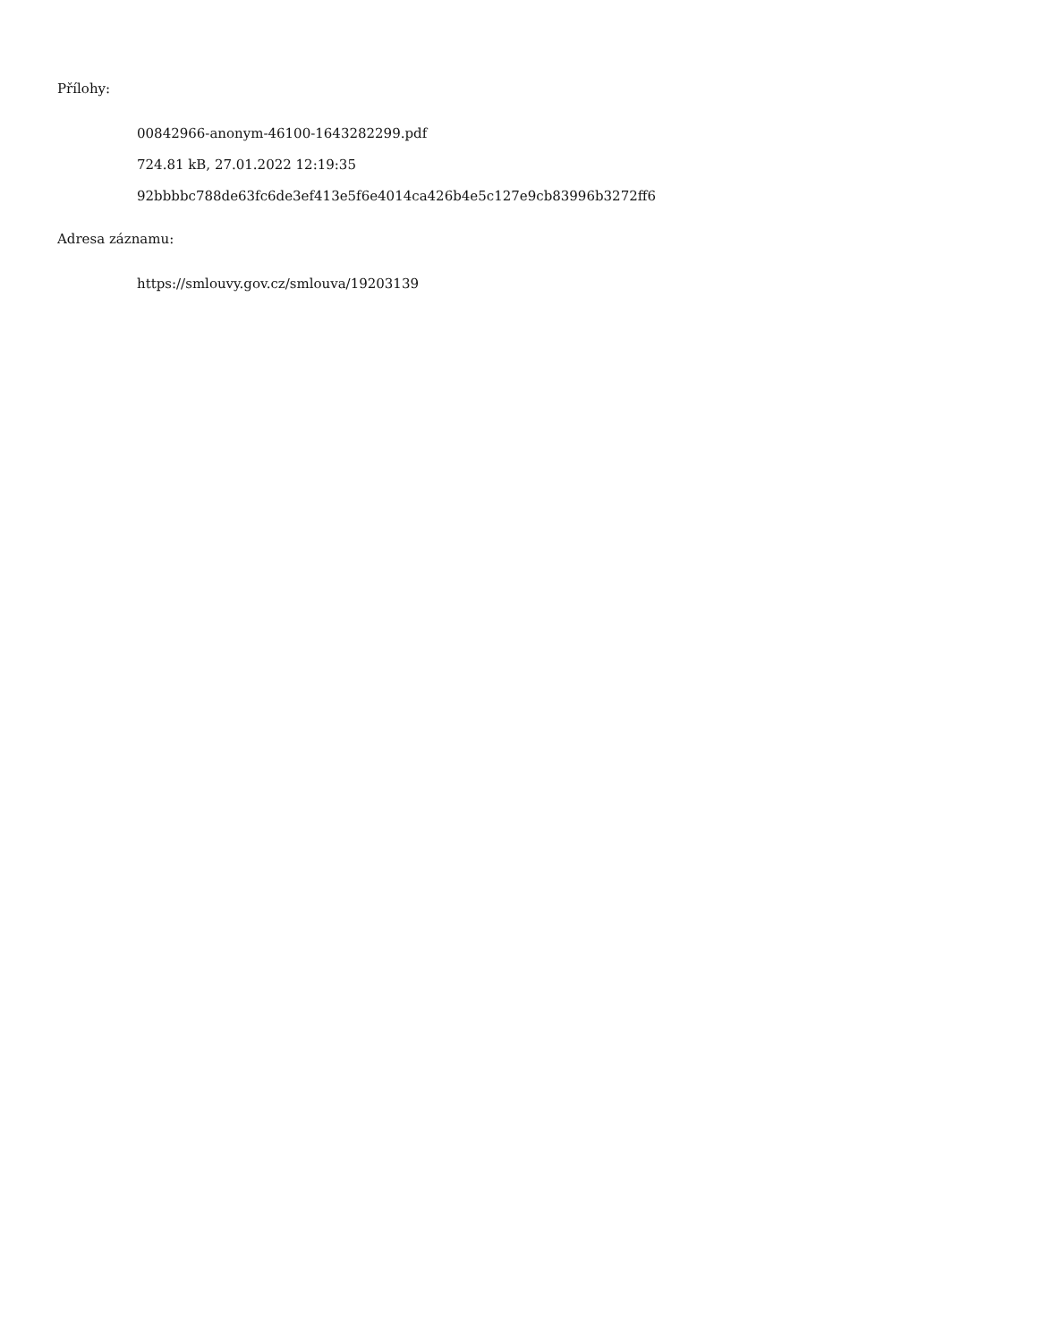Přílohy:
00842966-anonym-46100-1643282299.pdf
724.81 kB, 27.01.2022 12:19:35
92bbbbc788de63fc6de3ef413e5f6e4014ca426b4e5c127e9cb83996b3272ff6
Adresa záznamu:
https://smlouvy.gov.cz/smlouva/19203139